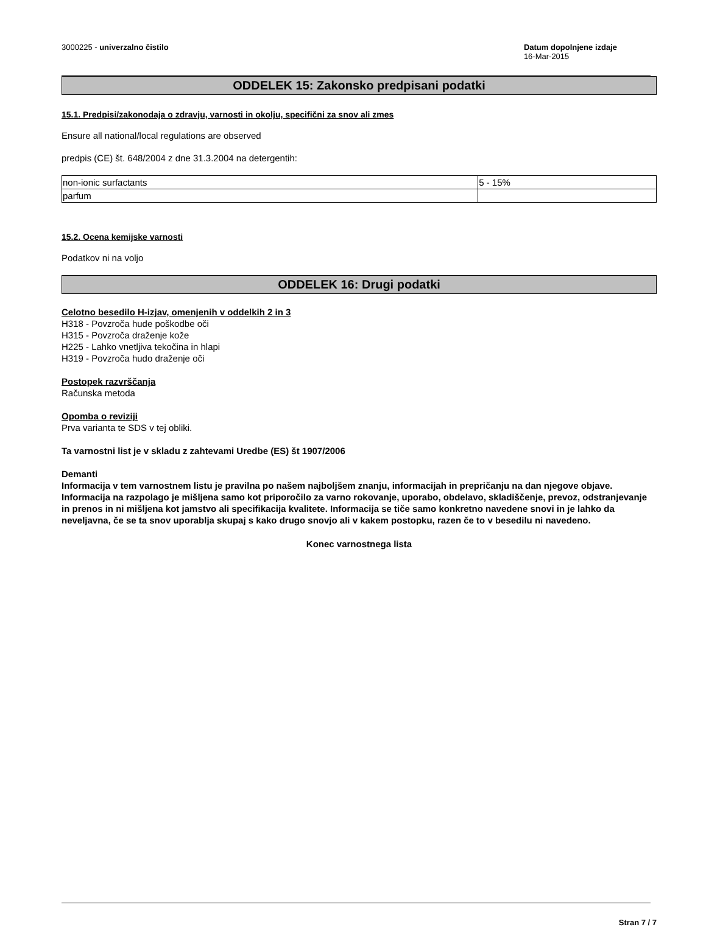3000225 - univerzalno čistilo Datum dopolnjene izdaje
16-Mar-2015
ODDELEK 15: Zakonsko predpisani podatki
15.1. Predpisi/zakonodaja o zdravju, varnosti in okolju, specifični za snov ali zmes
Ensure all national/local regulations are observed
predpis (CE) št. 648/2004 z dne 31.3.2004 na detergentih:
| non-ionic surfactants | 5 - 15% |
| parfum | |
15.2. Ocena kemijske varnosti
Podatkov ni na voljo
ODDELEK 16: Drugi podatki
Celotno besedilo H-izjav, omenjenih v oddelkih 2 in 3
H318 - Povzroča hude poškodbe oči
H315 - Povzroča draženje kože
H225 - Lahko vnetljiva tekočina in hlapi
H319 - Povzroča hudo draženje oči
Postopek razvrščanja
Računska metoda
Opomba o reviziji
Prva varianta te SDS v tej obliki.
Ta varnostni list je v skladu z zahtevami Uredbe (ES) št 1907/2006
Demanti
Informacija v tem varnostnem listu je pravilna po našem najboljšem znanju, informacijah in prepričanju na dan njegove objave. Informacija na razpolago je mišljena samo kot priporočilo za varno rokovanje, uporabo, obdelavo, skladiščenje, prevoz, odstranjevanje in prenos in ni mišljena kot jamstvo ali specifikacija kvalitete. Informacija se tiče samo konkretno navedene snovi in je lahko da neveljavna, če se ta snov uporablja skupaj s kako drugo snovjo ali v kakem postopku, razen če to v besedilu ni navedeno.
Konec varnostnega lista
Stran 7 / 7